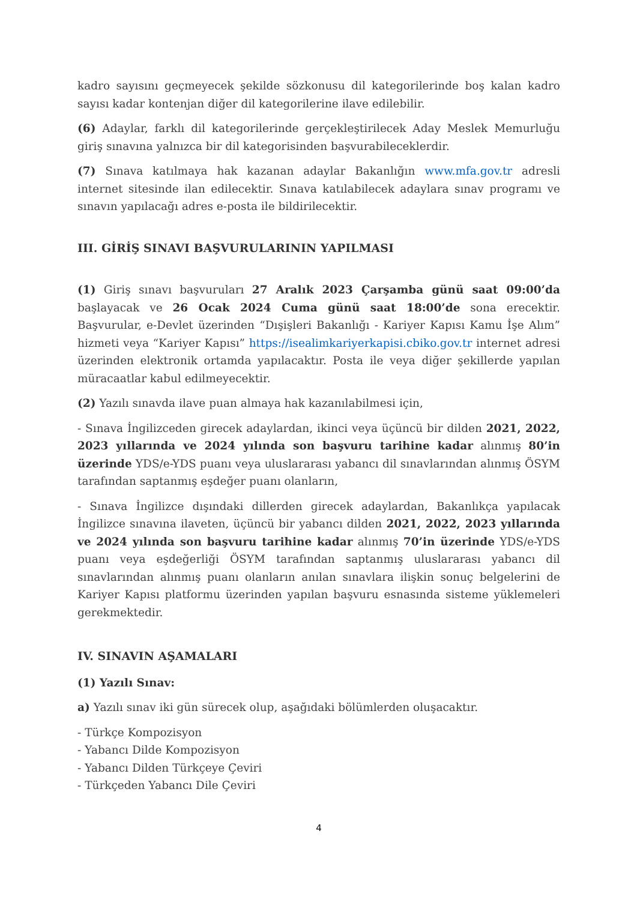kadro sayısını geçmeyecek şekilde sözkonusu dil kategorilerinde boş kalan kadro sayısı kadar kontenjan diğer dil kategorilerine ilave edilebilir.
(6) Adaylar, farklı dil kategorilerinde gerçekleştirilecek Aday Meslek Memurluğu giriş sınavına yalnızca bir dil kategorisinden başvurabileceklerdir.
(7) Sınava katılmaya hak kazanan adaylar Bakanlığın www.mfa.gov.tr adresli internet sitesinde ilan edilecektir. Sınava katılabilecek adaylara sınav programı ve sınavın yapılacağı adres e-posta ile bildirilecektir.
III. GİRİŞ SINAVI BAŞVURULARININ YAPILMASI
(1) Giriş sınavı başvuruları 27 Aralık 2023 Çarşamba günü saat 09:00’da başlayacak ve 26 Ocak 2024 Cuma günü saat 18:00’de sona erecektir. Başvurular, e-Devlet üzerinden “Dışişleri Bakanlığı - Kariyer Kapısı Kamu İşe Alım” hizmeti veya “Kariyer Kapısı” https://isealimkariyerkapisi.cbiko.gov.tr internet adresi üzerinden elektronik ortamda yapılacaktır. Posta ile veya diğer şekillerde yapılan müracaatlar kabul edilmeyecektir.
(2) Yazılı sınavda ilave puan almaya hak kazanılabilmesi için,
- Sınava İngilizceden girecek adaylardan, ikinci veya üçüncü bir dilden 2021, 2022, 2023 yıllarında ve 2024 yılında son başvuru tarihine kadar alınmış 80’in üzerinde YDS/e-YDS puanı veya uluslararası yabancı dil sınavlarından alınmış ÖSYM tarafından saptanmış eşdeğer puanı olanların,
- Sınava İngilizce dışındaki dillerden girecek adaylardan, Bakanlıkça yapılacak İngilizce sınavına ilaveten, üçüncü bir yabancı dilden 2021, 2022, 2023 yıllarında ve 2024 yılında son başvuru tarihine kadar alınmış 70’in üzerinde YDS/e-YDS puanı veya eşdeğerliği ÖSYM tarafından saptanmış uluslararası yabancı dil sınavlarından alınmış puanı olanların anılan sınavlara ilişkin sonuç belgelerini de Kariyer Kapısı platformu üzerinden yapılan başvuru esnasında sisteme yüklemeleri gerekmektedir.
IV. SINAVIN AŞAMALARI
(1) Yazılı Sınav:
a) Yazılı sınav iki gün sürecek olup, aşağıdaki bölümlerden oluşacaktır.
- Türkçe Kompozisyon
- Yabancı Dilde Kompozisyon
- Yabancı Dilden Türkçeye Çeviri
- Türkçeden Yabancı Dile Çeviri
4